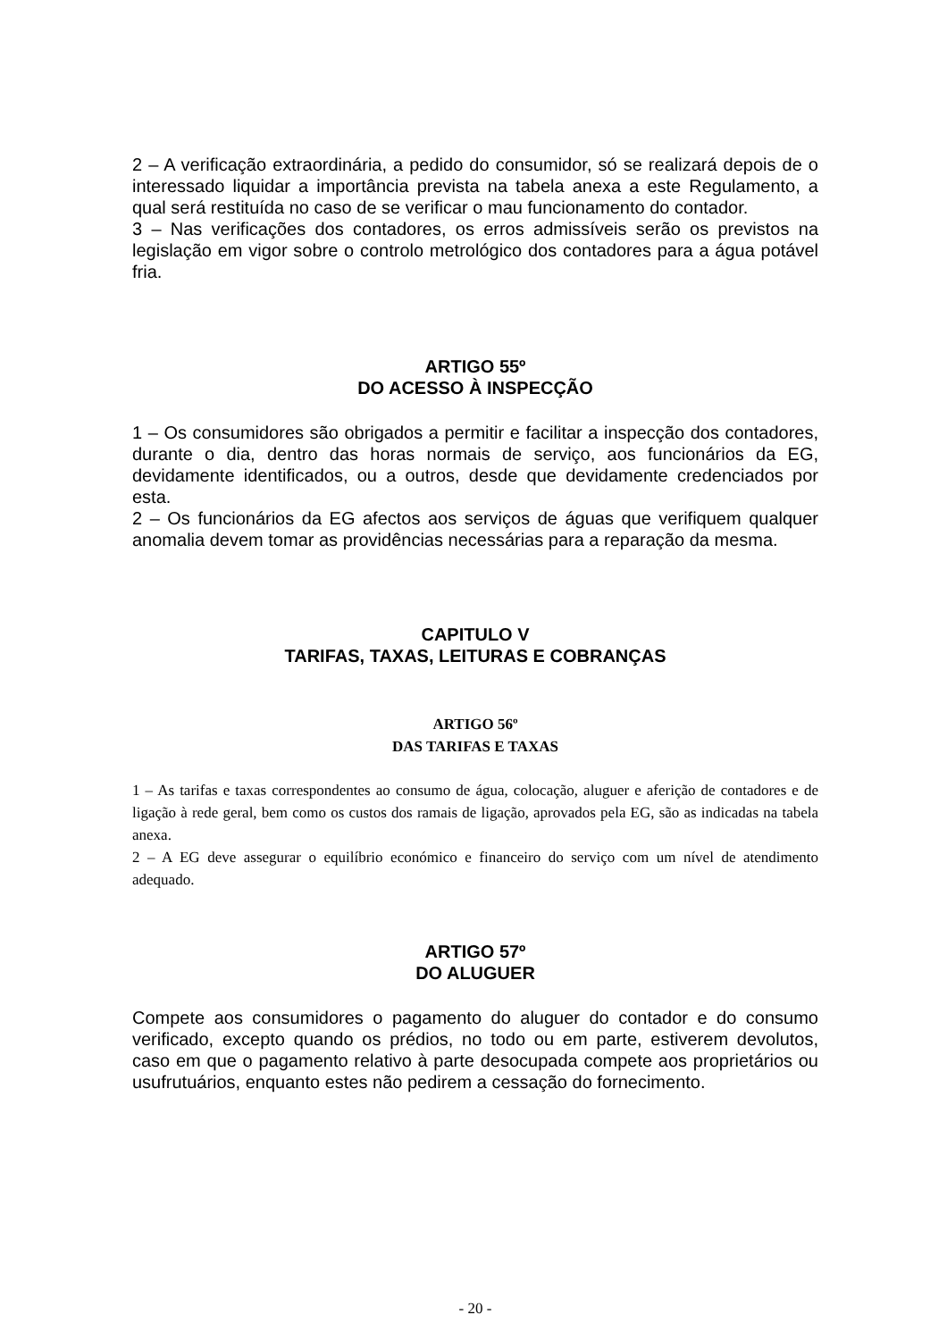2 – A verificação extraordinária, a pedido do consumidor, só se realizará depois de o interessado liquidar a importância prevista na tabela anexa a este Regulamento, a qual será restituída no caso de se verificar o mau funcionamento do contador.
3 – Nas verificações dos contadores, os erros admissíveis serão os previstos na legislação em vigor sobre o controlo metrológico dos contadores para a água potável fria.
ARTIGO 55º
DO ACESSO À INSPECÇÃO
1 – Os consumidores são obrigados a permitir e facilitar a inspecção dos contadores, durante o dia, dentro das horas normais de serviço, aos funcionários da EG, devidamente identificados, ou a outros, desde que devidamente credenciados por esta.
2 – Os funcionários da EG afectos aos serviços de águas que verifiquem qualquer anomalia devem tomar as providências necessárias para a reparação da mesma.
CAPITULO V
TARIFAS, TAXAS, LEITURAS E COBRANÇAS
ARTIGO 56º
DAS TARIFAS E TAXAS
1 – As tarifas e taxas correspondentes ao consumo de água, colocação, aluguer e aferição de contadores e de ligação à rede geral, bem como os custos dos ramais de ligação, aprovados pela EG, são as indicadas na tabela anexa.
2 – A EG deve assegurar o equilíbrio económico e financeiro do serviço com um nível de atendimento adequado.
ARTIGO 57º
DO ALUGUER
Compete aos consumidores o pagamento do aluguer do contador e do consumo verificado, excepto quando os prédios, no todo ou em parte, estiverem devolutos, caso em que o pagamento relativo à parte desocupada compete aos proprietários ou usufrutuários, enquanto estes não pedirem a cessação do fornecimento.
- 20 -